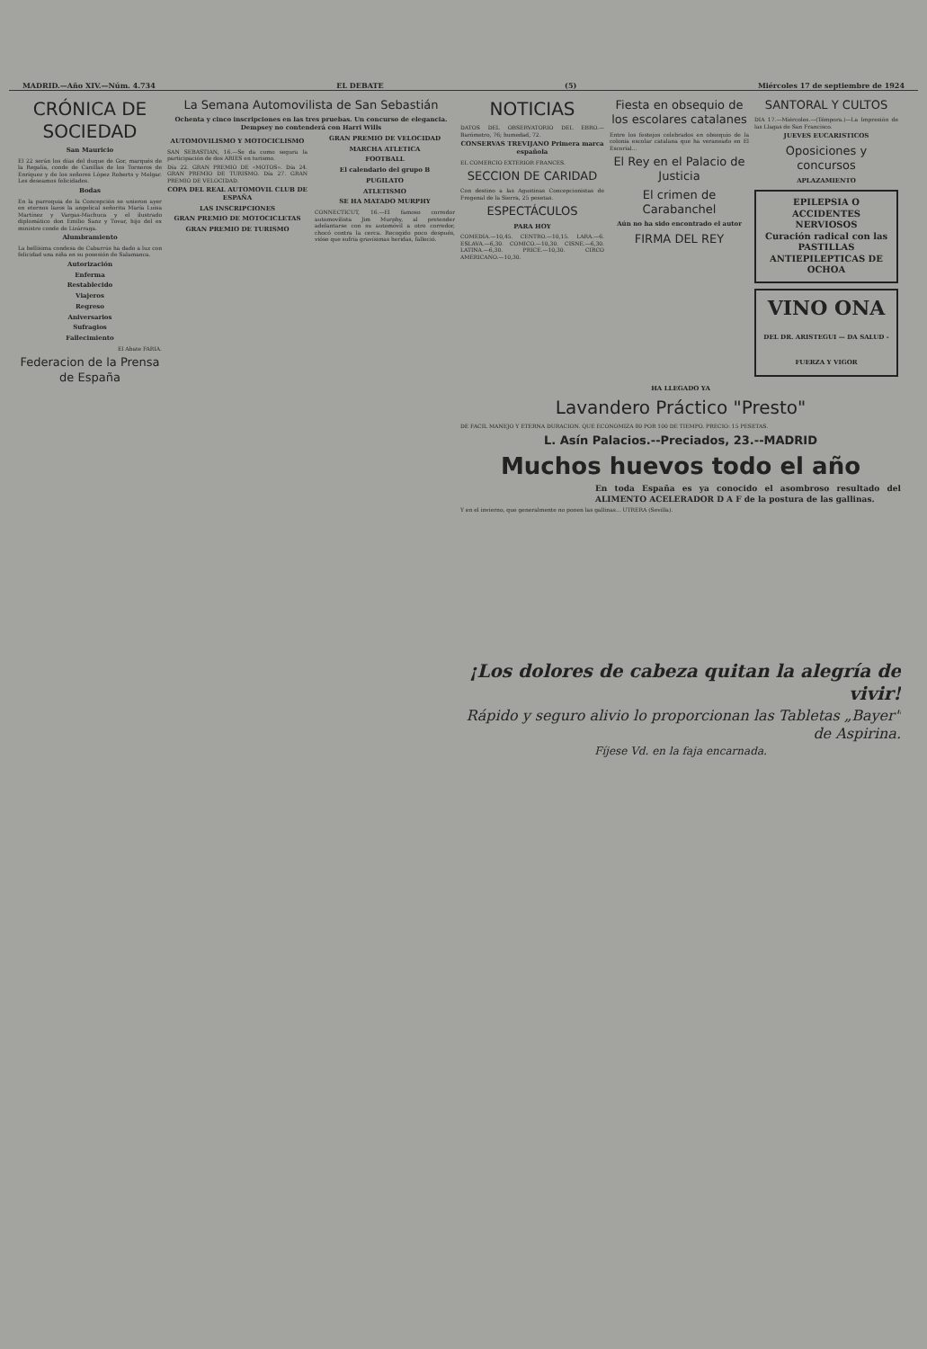MADRID.—Año XIV.—Núm. 4.734 EL DEBATE (5) Miércoles 17 de septiembre de 1924
CRÓNICA DE SOCIEDAD
San Mauricio
El 22 serán los días del duque de Gor, marqués de la Regalía, conde de Canillas de los Torneros de Enríquez y de los señores López Roberts y Melgar. Les deseamos felicidades.
Bodas
En la parroquia de la Concepción se unieron ayer en eternos lazos la angelical señorita María Luisa Martínez y Vargas-Machuca y el ilustrado diplomático don Emilio Sanz y Tovar, hijo del ex ministro conde de Lizárraga.
Alumbramiento
La bellísima condesa de Cabarrús ha dado a luz con felicidad una niña en su posesión de Salamanca.
Autorización
Enferma
Restablecido
Viajeros
Regreso
Aniversarios
Sufragios
Fallecimiento
El Abate FARIA.
Federacion de la Prensa de España
La Semana Automovilista de San Sebastián
Ochenta y cinco inscripciones en las tres pruebas. Un concurso de elegancia. Dempsey no contenderá con Harri Wills
AUTOMOVILISMO Y MOTOCICLISMO
SAN SEBASTIAN, 16.—Se da como segura la participación de dos ARIES en turismo.
Día 22. GRAN PREMIO DE «MOTOS». Día 24. GRAN PREMIO DE TURISMO. Día 27. GRAN PREMIO DE VELOCIDAD.
COPA DEL REAL AUTOMOVIL CLUB DE ESPAÑA
LAS INSCRIPCIONES
GRAN PREMIO DE MOTOCICLETAS
GRAN PREMIO DE TURISMO
GRAN PREMIO DE VELOCIDAD
MARCHA ATLETICA
FOOTBALL
El calendario del grupo B
PUGILATO
ATLETISMO
SE HA MATADO MURPHY
CONNECTICUT, 16.—El famoso corredor automovilista Jim Murphy, al pretender adelantarse con su automóvil a otro corredor, chocó contra la cerca. Recogido poco después, vióse que sufría gravísimas heridas, falleció.
NOTICIAS
DATOS DEL OBSERVATORIO DEL EBRO.—Barómetro, 76; humedad, 72.
CONSERVAS TREVIJANO Primera marca española
EL COMERCIO EXTERIOR FRANCES.
SECCION DE CARIDAD
Con destino a las Agustinas Concepcionistas de Fregenal de la Sierra, 25 pesetas.
ESPECTÁCULOS
PARA HOY
COMEDIA.—10,45. CENTRO.—10,15. LARA.—6. ESLAVA.—6,30. COMICO.—10,30. CISNE.—6,30. LATINA.—6,30. PRICE.—10,30. CIRCO AMERICANO.—10,30.
Fiesta en obsequio de los escolares catalanes
Entre los festejos celebrados en obsequio de la colonia escolar catalana que ha veraneado en El Escorial...
El Rey en el Palacio de Justicia
El crimen de Carabanchel
Aún no ha sido encontrado el autor
FIRMA DEL REY
SANTORAL Y CULTOS
DIA 17.—Miércoles.—(Témpora.)—La Impresión de las Llagas de San Francisco.
JUEVES EUCARISTICOS
Oposiciones y concursos
APLAZAMIENTO
EPILEPSIA O ACCIDENTES NERVIOSOS
Curación radical con las PASTILLAS ANTIEPILEPTICAS DE OCHOA
VINO ONA
DEL DR. ARISTEGUI — DA SALUD - FUERZA Y VIGOR
HA LLEGADO YA
Lavandero Práctico "Presto"
DE FACIL MANEJO Y ETERNA DURACION. QUE ECONOMIZA 80 POR 100 DE TIEMPO. PRECIO: 15 PESETAS.
L. Asín Palacios.--Preciados, 23.--MADRID
Muchos huevos todo el año
En toda España es ya conocido el asombroso resultado del ALIMENTO ACELERADOR D A F de la postura de las gallinas.
Y en el invierno, que generalmente no ponen las gallinas... UTRERA (Sevilla).
¡Los dolores de cabeza quitan la alegría de vivir!
Rápido y seguro alivio lo proporcionan las Tabletas „Bayer" de Aspirina.
Fíjese Vd. en la faja encarnada.